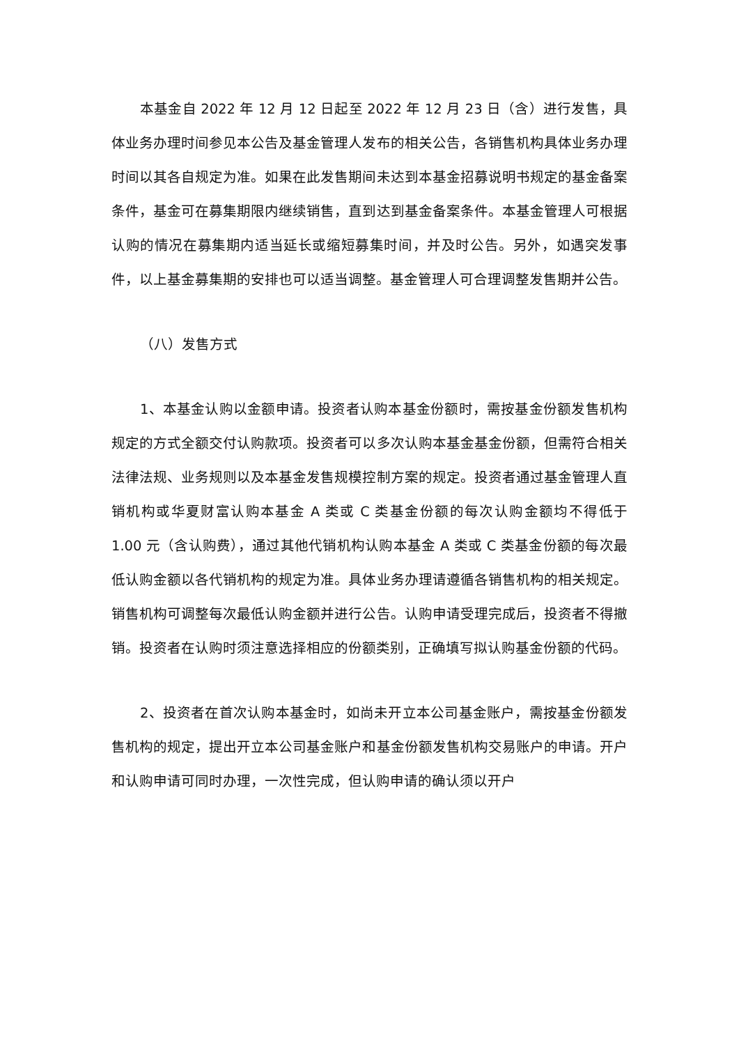本基金自 2022 年 12 月 12 日起至 2022 年 12 月 23 日（含）进行发售，具体业务办理时间参见本公告及基金管理人发布的相关公告，各销售机构具体业务办理时间以其各自规定为准。如果在此发售期间未达到本基金招募说明书规定的基金备案条件，基金可在募集期限内继续销售，直到达到基金备案条件。本基金管理人可根据认购的情况在募集期内适当延长或缩短募集时间，并及时公告。另外，如遇突发事件，以上基金募集期的安排也可以适当调整。基金管理人可合理调整发售期并公告。
（八）发售方式
1、本基金认购以金额申请。投资者认购本基金份额时，需按基金份额发售机构规定的方式全额交付认购款项。投资者可以多次认购本基金基金份额，但需符合相关法律法规、业务规则以及本基金发售规模控制方案的规定。投资者通过基金管理人直销机构或华夏财富认购本基金 A 类或 C 类基金份额的每次认购金额均不得低于 1.00 元（含认购费），通过其他代销机构认购本基金 A 类或 C 类基金份额的每次最低认购金额以各代销机构的规定为准。具体业务办理请遵循各销售机构的相关规定。销售机构可调整每次最低认购金额并进行公告。认购申请受理完成后，投资者不得撤销。投资者在认购时须注意选择相应的份额类别，正确填写拟认购基金份额的代码。
2、投资者在首次认购本基金时，如尚未开立本公司基金账户，需按基金份额发售机构的规定，提出开立本公司基金账户和基金份额发售机构交易账户的申请。开户和认购申请可同时办理，一次性完成，但认购申请的确认须以开户